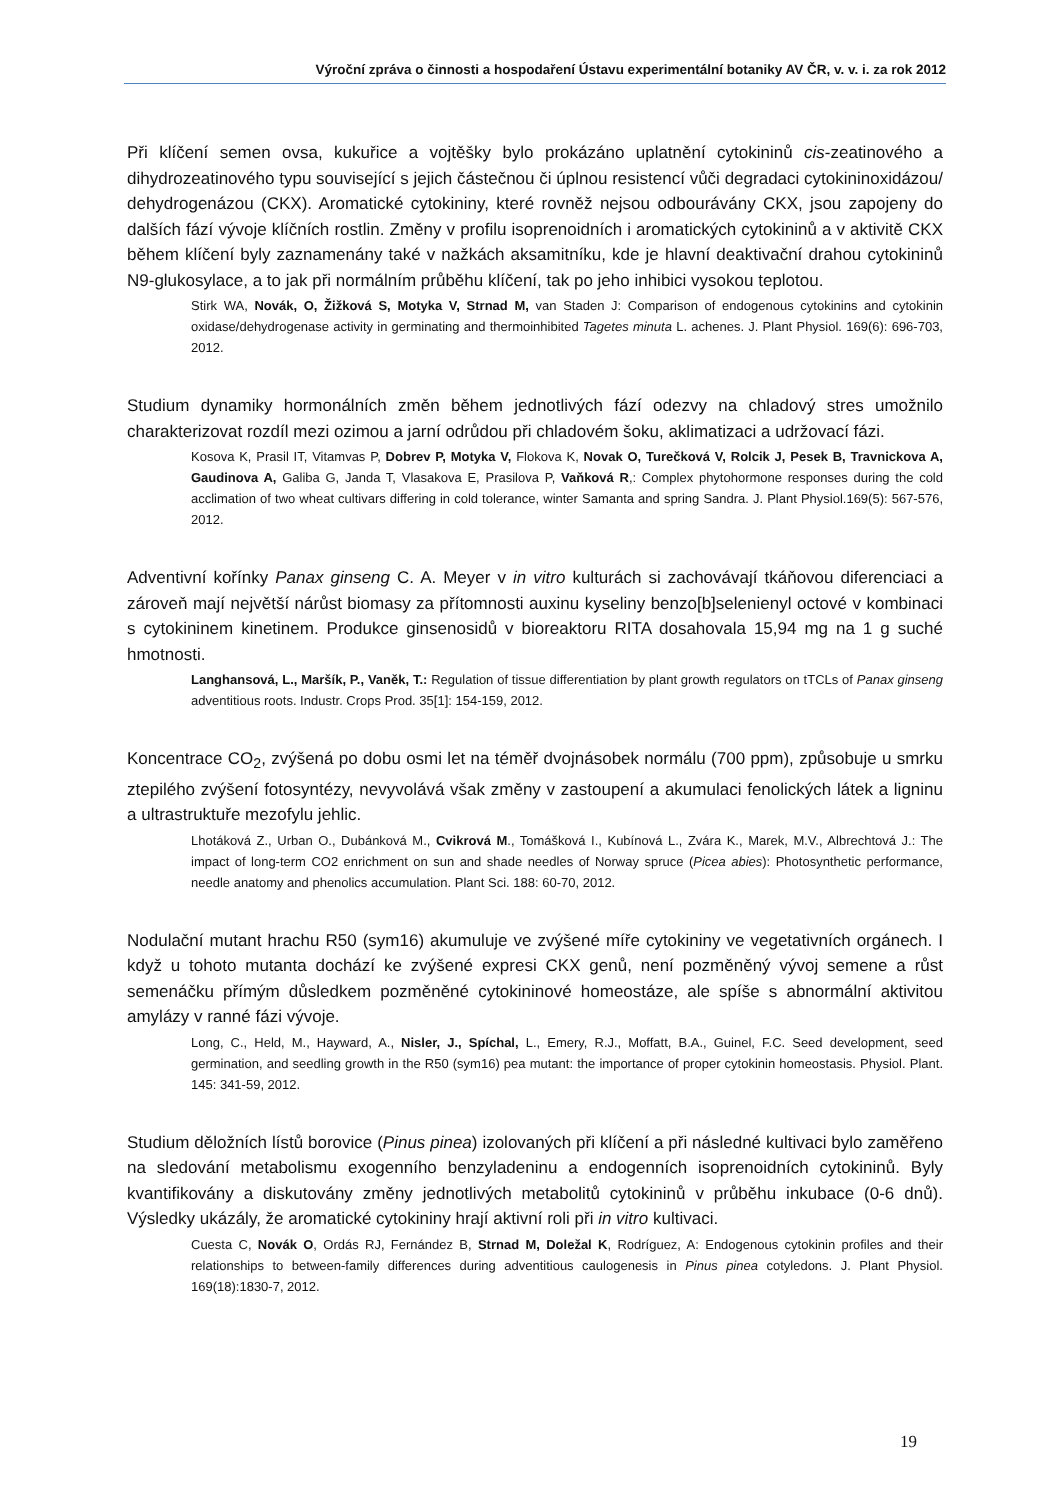Výroční zpráva o činnosti a hospodaření Ústavu experimentální botaniky AV ČR, v. v. i. za rok 2012
Při klíčení semen ovsa, kukuřice a vojtěšky bylo prokázáno uplatnění cytokininů cis-zeatinového a dihydrozeatinového typu související s jejich částečnou či úplnou resistencí vůči degradaci cytokininoxidázou/ dehydrogenázou (CKX). Aromatické cytokininy, které rovněž nejsou odbourávány CKX, jsou zapojeny do dalších fází vývoje klíčních rostlin. Změny v profilu isoprenoidních i aromatických cytokininů a v aktivitě CKX během klíčení byly zaznamenány také v nažkách aksamitníku, kde je hlavní deaktivační drahou cytokininů N9-glukosylace, a to jak při normálním průběhu klíčení, tak po jeho inhibici vysokou teplotou.
Stirk WA, Novák, O, Žižková S, Motyka V, Strnad M, van Staden J: Comparison of endogenous cytokinins and cytokinin oxidase/dehydrogenase activity in germinating and thermoinhibited Tagetes minuta L. achenes. J. Plant Physiol. 169(6): 696-703, 2012.
Studium dynamiky hormonálních změn během jednotlivých fází odezvy na chladový stres umožnilo charakterizovat rozdíl mezi ozimou a jarní odrůdou při chladovém šoku, aklimatizaci a udržovací fázi.
Kosova K, Prasil IT, Vitamvas P, Dobrev P, Motyka V, Flokova K, Novak O, Turečková V, Rolcik J, Pesek B, Travnickova A, Gaudinova A, Galiba G, Janda T, Vlasakova E, Prasilova P, Vaňková R,: Complex phytohormone responses during the cold acclimation of two wheat cultivars differing in cold tolerance, winter Samanta and spring Sandra. J. Plant Physiol.169(5): 567-576, 2012.
Adventivní kořínky Panax ginseng C. A. Meyer v in vitro kulturách si zachovávají tkáňovou diferenciaci a zároveň mají největší nárůst biomasy za přítomnosti auxinu kyseliny benzo[b]selenienyl octové v kombinaci s cytokininem kinetinem. Produkce ginsenosidů v bioreaktoru RITA dosahovala 15,94 mg na 1 g suché hmotnosti.
Langhansová, L., Maršík, P., Vaněk, T.: Regulation of tissue differentiation by plant growth regulators on tTCLs of Panax ginseng adventitious roots. Industr. Crops Prod. 35[1]: 154-159, 2012.
Koncentrace CO<sub>2</sub>, zvýšená po dobu osmi let na téměř dvojnásobek normálu (700 ppm), způsobuje u smrku ztepilého zvýšení fotosyntézy, nevyvolává však změny v zastoupení a akumulaci fenolických látek a ligninu a ultrastruktuře mezofylu jehlic.
Lhotáková Z., Urban O., Dubánková M., Cvikrová M., Tomášková I., Kubínová L., Zvára K., Marek, M.V., Albrechtová J.: The impact of long-term CO2 enrichment on sun and shade needles of Norway spruce (Picea abies): Photosynthetic performance, needle anatomy and phenolics accumulation. Plant Sci. 188: 60-70, 2012.
Nodulační mutant hrachu R50 (sym16) akumuluje ve zvýšené míře cytokininy ve vegetativních orgánech. I když u tohoto mutanta dochází ke zvýšené expresi CKX genů, není pozměněný vývoj semene a růst semenáčku přímým důsledkem pozměněné cytokininové homeostáze, ale spíše s abnormální aktivitou amylázy v ranné fázi vývoje.
Long, C., Held, M., Hayward, A., Nisler, J., Spíchal, L., Emery, R.J., Moffatt, B.A., Guinel, F.C. Seed development, seed germination, and seedling growth in the R50 (sym16) pea mutant: the importance of proper cytokinin homeostasis. Physiol. Plant. 145: 341-59, 2012.
Studium děložních lístů borovice (Pinus pinea) izolovaných při klíčení a při následné kultivaci bylo zaměřeno na sledování metabolismu exogenního benzyladeninu a endogenních isoprenoidních cytokininů. Byly kvantifikovány a diskutovány změny jednotlivých metabolitů cytokininů v průběhu inkubace (0-6 dnů). Výsledky ukázály, že aromatické cytokininy hrají aktivní roli při in vitro kultivaci.
Cuesta C, Novák O, Ordás RJ, Fernández B, Strnad M, Doležal K, Rodríguez, A: Endogenous cytokinin profiles and their relationships to between-family differences during adventitious caulogenesis in Pinus pinea cotyledons. J. Plant Physiol. 169(18):1830-7, 2012.
19